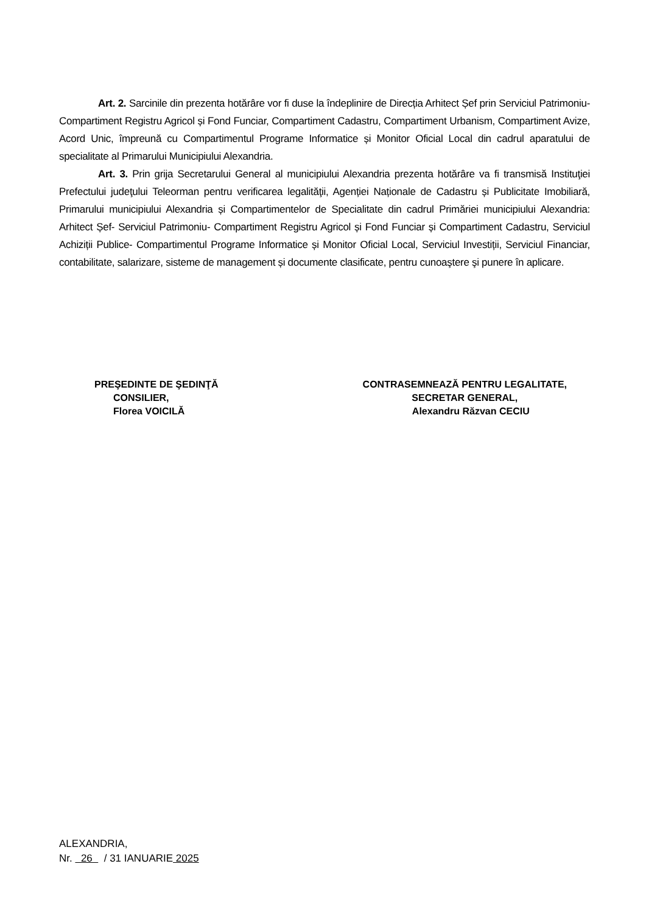Art. 2. Sarcinile din prezenta hotărâre vor fi duse la îndeplinire de Direcția Arhitect Șef prin Serviciul Patrimoniu- Compartiment Registru Agricol și Fond Funciar, Compartiment Cadastru, Compartiment Urbanism, Compartiment Avize, Acord Unic, împreună cu Compartimentul Programe Informatice și Monitor Oficial Local din cadrul aparatului de specialitate al Primarului Municipiului Alexandria.
Art. 3. Prin grija Secretarului General al municipiului Alexandria prezenta hotărâre va fi transmisă Instituţiei Prefectului judeţului Teleorman pentru verificarea legalităţii, Agenției Naționale de Cadastru și Publicitate Imobiliară, Primarului municipiului Alexandria și Compartimentelor de Specialitate din cadrul Primăriei municipiului Alexandria: Arhitect Șef- Serviciul Patrimoniu- Compartiment Registru Agricol și Fond Funciar și Compartiment Cadastru, Serviciul Achiziții Publice- Compartimentul Programe Informatice și Monitor Oficial Local, Serviciul Investiții, Serviciul Financiar, contabilitate, salarizare, sisteme de management și documente clasificate, pentru cunoaştere şi punere în aplicare.
PREŞEDINTE DE ŞEDINŢĂ
CONSILIER,
Florea VOICILĂ
CONTRASEMNEAZĂ PENTRU LEGALITATE,
SECRETAR GENERAL,
Alexandru Răzvan CECIU
ALEXANDRIA,
Nr. 26 / 31 IANUARIE 2025